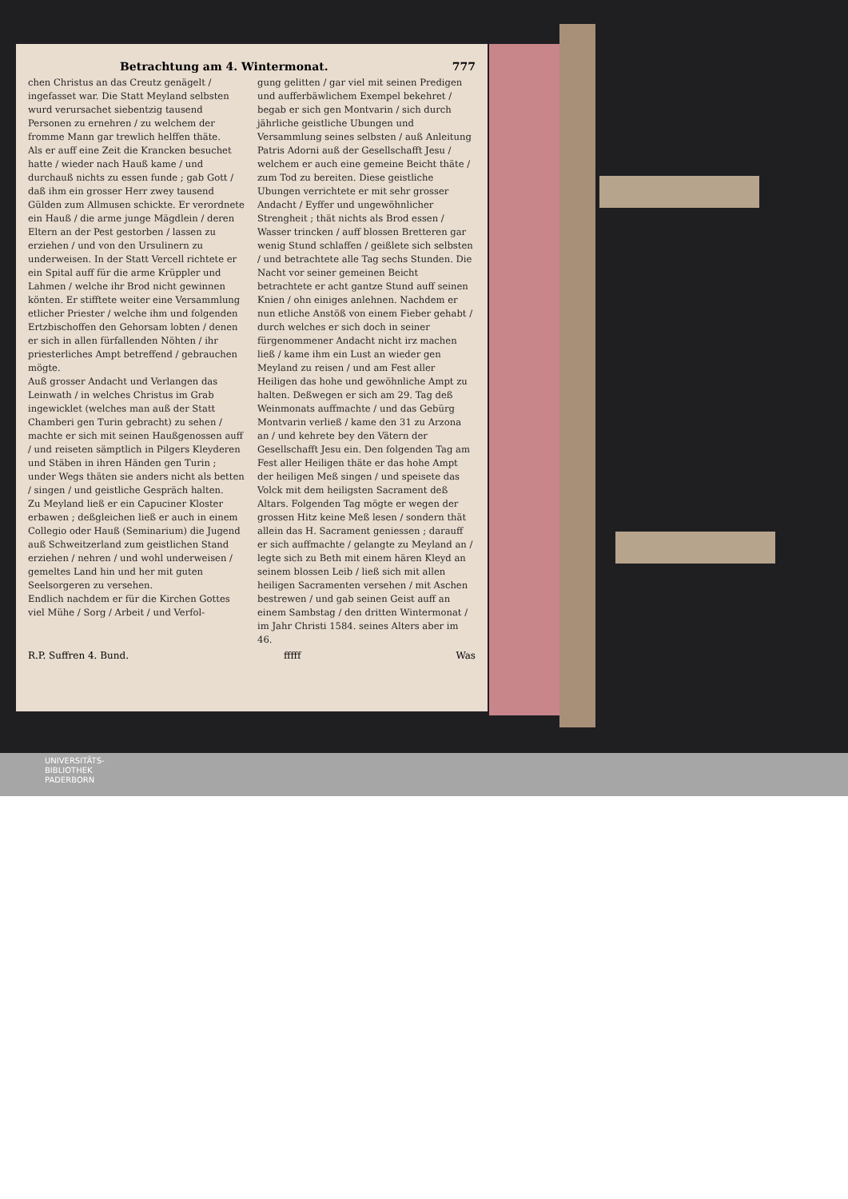Betrachtung am 4. Wintermonat. 777
chen Christus an das Creutz genägelt / ingefasset war. Die Statt Meyland selbsten wurd verursachet siebentzig tausend Personen zu ernehren / zu welchem der fromme Mann gar trewlich helffen thäte.
Als er auff eine Zeit die Krancken besuchet hatte / wieder nach Hauß kame / und durchauß nichts zu essen funde ; gab Gott / daß ihm ein grosser Herr zwey tausend Gülden zum Allmusen schickte. Er verordnete ein Hauß / die arme junge Mägdlein / deren Eltern an der Pest gestorben / lassen zu erziehen / und von den Ursulinern zu underweisen. In der Statt Vercell richtete er ein Spital auff für die arme Krüppler und Lahmen / welche ihr Brod nicht gewinnen könten. Er stifftete weiter eine Versammlung etlicher Priester / welche ihm und folgenden Ertzbischoffen den Gehorsam lobten / denen er sich in allen fürfallenden Nöhten / ihr priesterliches Ampt betreffend / gebrauchen mögte.
Auß grosser Andacht und Verlangen das Leinwath / in welches Christus im Grab ingewicklet (welches man auß der Statt Chamberi gen Turin gebracht) zu sehen / machte er sich mit seinen Haußgenossen auff / und reiseten sämptlich in Pilgers Kleyderen und Stäben in ihren Händen gen Turin ; under Wegs thäten sie anders nicht als betten / singen / und geistliche Gespräch halten.
Zu Meyland ließ er ein Capuciner Kloster erbawen ; deßgleichen ließ er auch in einem Collegio oder Hauß (Seminarium) die Jugend auß Schweitzerland zum geistlichen Stand erziehen / nehren / und wohl underweisen / gemeltes Land hin und her mit guten Seelsorgeren zu versehen.
Endlich nachdem er für die Kirchen Gottes viel Mühe / Sorg / Arbeit / und Verfol-
gung gelitten / gar viel mit seinen Predigen und aufferbäwlichem Exempel bekehret / begab er sich gen Montvarin / sich durch jährliche geistliche Ubungen und Versammlung seines selbsten / auß Anleitung Patris Adorni auß der Gesellschafft Jesu / welchem er auch eine gemeine Beicht thäte / zum Tod zu bereiten. Diese geistliche Ubungen verrichtete er mit sehr grosser Andacht / Eyffer und ungewöhnlicher Strengheit ; thät nichts als Brod essen / Wasser trincken / auff blossen Bretteren gar wenig Stund schlaffen / geißlete sich selbsten / und betrachtete alle Tag sechs Stunden. Die Nacht vor seiner gemeinen Beicht betrachtete er acht gantze Stund auff seinen Knien / ohn einiges anlehnen. Nachdem er nun etliche Anstöß von einem Fieber gehabt / durch welches er sich doch in seiner fürgenommener Andacht nicht irz machen ließ / kame ihm ein Lust an wieder gen Meyland zu reisen / und am Fest aller Heiligen das hohe und gewöhnliche Ampt zu halten. Deßwegen er sich am 29. Tag deß Weinmonats auffmachte / und das Gebürg Montvarin verließ / kame den 31 zu Arzona an / und kehrete bey den Vätern der Gesellschafft Jesu ein. Den folgenden Tag am Fest aller Heiligen thäte er das hohe Ampt der heiligen Meß singen / und speisete das Volck mit dem heiligsten Sacrament deß Altars. Folgenden Tag mögte er wegen der grossen Hitz keine Meß lesen / sondern thät allein das H. Sacrament geniessen ; darauff er sich auffmachte / gelangte zu Meyland an / legte sich zu Beth mit einem hären Kleyd an seinem blossen Leib / ließ sich mit allen heiligen Sacramenten versehen / mit Aschen bestrewen / und gab seinen Geist auff an einem Sambstag / den dritten Wintermonat / im Jahr Christi 1584. seines Alters aber im 46.
R.P. Suffren 4. Bund. fffff Was
UNIVERSITÄTS-
BIBLIOTHEK
PADERBORN